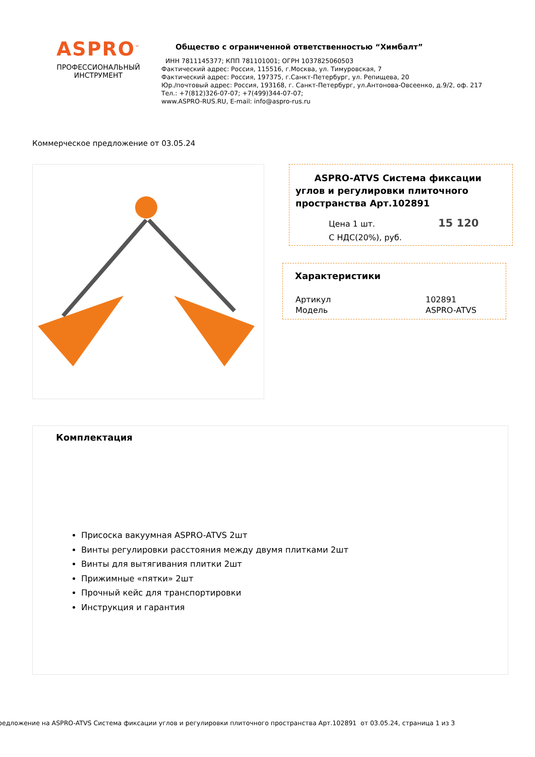ASPRO<sup>™</sup>
ПРОФЕССИОНАЛЬНЫЙ
ИНСТРУМЕНТ
Общество с ограниченной ответственностью “Химбалт”
ИНН 7811145377; КПП 781101001; ОГРН 1037825060503
Фактический адрес: Россия, 115516, г.Москва, ул. Тимуровская, 7
Фактический адрес: Россия, 197375, г.Санкт-Петербург, ул. Репищева, 20
Юр./почтовый адрес: Россия, 193168, г. Санкт-Петербург, ул.Антонова-Овсеенко, д.9/2, оф. 217
Тел.: +7(812)326-07-07; +7(499)344-07-07;
www.ASPRO-RUS.RU, E-mail: info@aspro-rus.ru
Коммерческое предложение от 03.05.24
ASPRO-ATVS Система фиксации углов и регулировки плиточного пространства Арт.102891
| Цена 1 шт. С НДС(20%), руб. | 15 120 |
Характеристики
| Артикул | 102891 |
| Модель | ASPRO-ATVS |
Комплектация
Присоска вакуумная ASPRO-ATVS 2шт
Винты регулировки расстояния между двумя плитками 2шт
Винты для вытягивания плитки 2шт
Прижимные «пятки» 2шт
Прочный кейс для транспортировки
Инструкция и гарантия
редложение на ASPRO-ATVS Система фиксации углов и регулировки плиточного пространства Арт.102891 от 03.05.24, страница 1 из 3